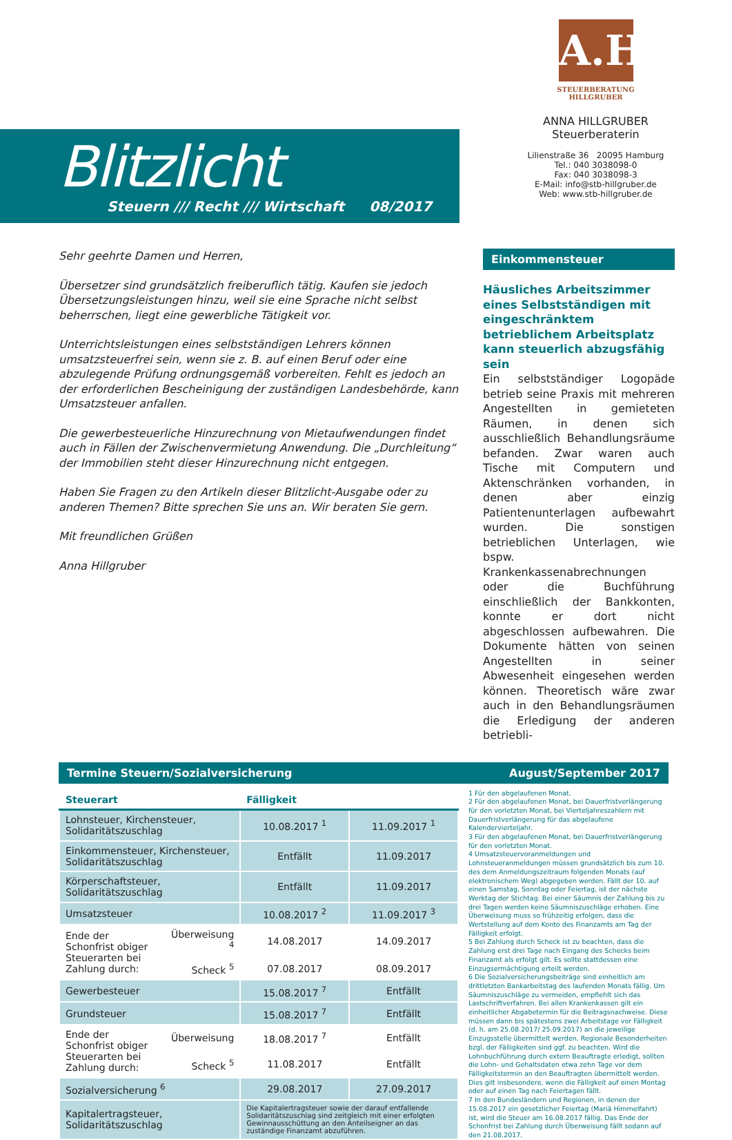Blitzlicht
Steuern /// Recht /// Wirtschaft 08/2017
A.H
STEUERBERATUNG
HILLGRUBER
ANNA HILLGRUBER
Steuerberaterin
Lilienstraße 36 20095 Hamburg
Tel.: 040 3038098-0
Fax: 040 3038098-3
E-Mail: info@stb-hillgruber.de
Web: www.stb-hillgruber.de
Sehr geehrte Damen und Herren,
Übersetzer sind grundsätzlich freiberuflich tätig. Kaufen sie jedoch Übersetzungsleistungen hinzu, weil sie eine Sprache nicht selbst beherrschen, liegt eine gewerbliche Tätigkeit vor.
Unterrichtsleistungen eines selbstständigen Lehrers können umsatzsteuerfrei sein, wenn sie z. B. auf einen Beruf oder eine abzulegende Prüfung ordnungsgemäß vorbereiten. Fehlt es jedoch an der erforderlichen Bescheinigung der zuständigen Landesbehörde, kann Umsatzsteuer anfallen.
Die gewerbesteuerliche Hinzurechnung von Mietaufwendungen findet auch in Fällen der Zwischenvermietung Anwendung. Die „Durchleitung“ der Immobilien steht dieser Hinzurechnung nicht entgegen.
Haben Sie Fragen zu den Artikeln dieser Blitzlicht-Ausgabe oder zu anderen Themen? Bitte sprechen Sie uns an. Wir beraten Sie gern.
Mit freundlichen Grüßen
Anna Hillgruber
Einkommensteuer
Häusliches Arbeitszimmer eines Selbstständigen mit eingeschränktem betrieblichem Arbeitsplatz kann steuerlich abzugsfähig sein
Ein selbstständiger Logopäde betrieb seine Praxis mit mehreren Angestellten in gemieteten Räumen, in denen sich ausschließlich Behandlungsräume befanden. Zwar waren auch Tische mit Computern und Aktenschränken vorhanden, in denen aber einzig Patientenunterlagen aufbewahrt wurden. Die sonstigen betrieblichen Unterlagen, wie bspw. Krankenkassenabrechnungen oder die Buchführung einschließlich der Bankkonten, konnte er dort nicht abgeschlossen aufbewahren. Die Dokumente hätten von seinen Angestellten in seiner Abwesenheit eingesehen werden können. Theoretisch wäre zwar auch in den Behandlungsräumen die Erledigung der anderen betriebli-
Termine Steuern/Sozialversicherung August/September 2017
| Steuerart | | Fälligkeit | |
| --- | --- | --- | --- |
| Lohnsteuer, Kirchensteuer, Solidaritätszuschlag | | 10.08.2017 <sup>1</sup> | 11.09.2017 <sup>1</sup> |
| Einkommensteuer, Kirchensteuer, Solidaritätszuschlag | | Entfällt | 11.09.2017 |
| Körperschaftsteuer, Solidaritätszuschlag | | Entfällt | 11.09.2017 |
| Umsatzsteuer | | 10.08.2017 <sup>2</sup> | 11.09.2017 <sup>3</sup> |
| Ende der Schonfrist obiger Steuerarten bei Zahlung durch: | Überweisung <sup>4</sup> | 14.08.2017 | 14.09.2017 |
| | Scheck <sup>5</sup> | 07.08.2017 | 08.09.2017 |
| Gewerbesteuer | | 15.08.2017 <sup>7</sup> | Entfällt |
| Grundsteuer | | 15.08.2017 <sup>7</sup> | Entfällt |
| Ende der Schonfrist obiger Steuerarten bei Zahlung durch: | Überweisung | 18.08.2017 <sup>7</sup> | Entfällt |
| | Scheck <sup>5</sup> | 11.08.2017 | Entfällt |
| Sozialversicherung <sup>6</sup> | | 29.08.2017 | 27.09.2017 |
| Kapitalertragsteuer, Solidaritätszuschlag | | Die Kapitalertragsteuer sowie der darauf entfallende Solidaritätszuschlag sind zeitgleich mit einer erfolgten Gewinnausschüttung an den Anteilseigner an das zuständige Finanzamt abzuführen. | |
1 Für den abgelaufenen Monat.
2 Für den abgelaufenen Monat, bei Dauerfristverlängerung für den vorletzten Monat, bei Vierteljahreszahlern mit Dauerfristverlängerung für das abgelaufene Kalendervierteljahr.
3 Für den abgelaufenen Monat, bei Dauerfristverlängerung für den vorletzten Monat.
4 Umsatzsteuervoranmeldungen und Lohnsteueranmeldungen müssen grundsätzlich bis zum 10. des dem Anmeldungszeitraum folgenden Monats (auf elektronischem Weg) abgegeben werden. Fällt der 10. auf einen Samstag, Sonntag oder Feiertag, ist der nächste Werktag der Stichtag. Bei einer Säumnis der Zahlung bis zu drei Tagen werden keine Säumniszuschläge erhoben. Eine Überweisung muss so frühzeitig erfolgen, dass die Wertstellung auf dem Konto des Finanzamts am Tag der Fälligkeit erfolgt.
5 Bei Zahlung durch Scheck ist zu beachten, dass die Zahlung erst drei Tage nach Eingang des Schecks beim Finanzamt als erfolgt gilt. Es sollte stattdessen eine Einzugsermächtigung erteilt werden.
6 Die Sozialversicherungsbeiträge sind einheitlich am drittletzten Bankarbeitstag des laufenden Monats fällig. Um Säumniszuschläge zu vermeiden, empfiehlt sich das Lastschriftverfahren. Bei allen Krankenkassen gilt ein einheitlicher Abgabetermin für die Beitragsnachweise. Diese müssen dann bis spätestens zwei Arbeitstage vor Fälligkeit (d. h. am 25.08.2017/ 25.09.2017) an die jeweilige Einzugsstelle übermittelt werden. Regionale Besonderheiten bzgl. der Fälligkeiten sind ggf. zu beachten. Wird die Lohnbuchführung durch extern Beauftragte erledigt, sollten die Lohn- und Gehaltsdaten etwa zehn Tage vor dem Fälligkeitstermin an den Beauftragten übermittelt werden. Dies gilt insbesondere, wenn die Fälligkeit auf einen Montag oder auf einen Tag nach Feiertagen fällt.
7 In den Bundesländern und Regionen, in denen der 15.08.2017 ein gesetzlicher Feiertag (Mariä Himmelfahrt) ist, wird die Steuer am 16.08.2017 fällig. Das Ende der Schonfrist bei Zahlung durch Überweisung fällt sodann auf den 21.08.2017.